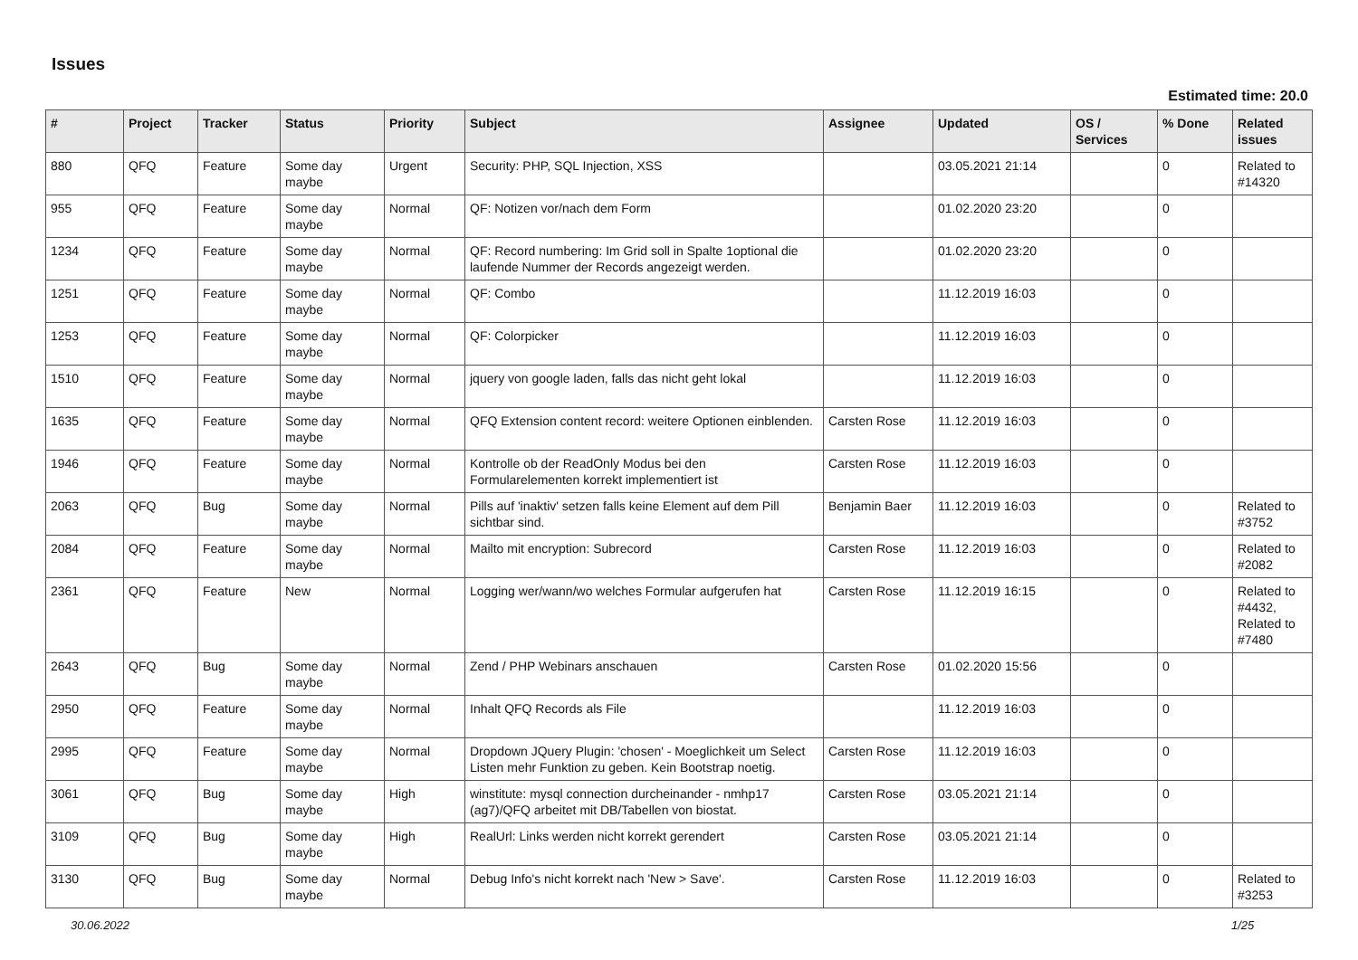Issues
Estimated time: 20.0
| # | Project | Tracker | Status | Priority | Subject | Assignee | Updated | OS / Services | % Done | Related issues |
| --- | --- | --- | --- | --- | --- | --- | --- | --- | --- | --- |
| 880 | QFQ | Feature | Some day maybe | Urgent | Security: PHP, SQL Injection, XSS | | 03.05.2021 21:14 | | 0 | Related to #14320 |
| 955 | QFQ | Feature | Some day maybe | Normal | QF: Notizen vor/nach dem Form | | 01.02.2020 23:20 | | 0 | |
| 1234 | QFQ | Feature | Some day maybe | Normal | QF: Record numbering: Im Grid soll in Spalte 1optional die laufende Nummer der Records angezeigt werden. | | 01.02.2020 23:20 | | 0 | |
| 1251 | QFQ | Feature | Some day maybe | Normal | QF: Combo | | 11.12.2019 16:03 | | 0 | |
| 1253 | QFQ | Feature | Some day maybe | Normal | QF: Colorpicker | | 11.12.2019 16:03 | | 0 | |
| 1510 | QFQ | Feature | Some day maybe | Normal | jquery von google laden, falls das nicht geht lokal | | 11.12.2019 16:03 | | 0 | |
| 1635 | QFQ | Feature | Some day maybe | Normal | QFQ Extension content record: weitere Optionen einblenden. | Carsten Rose | 11.12.2019 16:03 | | 0 | |
| 1946 | QFQ | Feature | Some day maybe | Normal | Kontrolle ob der ReadOnly Modus bei den Formularelementen korrekt implementiert ist | Carsten Rose | 11.12.2019 16:03 | | 0 | |
| 2063 | QFQ | Bug | Some day maybe | Normal | Pills auf 'inaktiv' setzen falls keine Element auf dem Pill sichtbar sind. | Benjamin Baer | 11.12.2019 16:03 | | 0 | Related to #3752 |
| 2084 | QFQ | Feature | Some day maybe | Normal | Mailto mit encryption: Subrecord | Carsten Rose | 11.12.2019 16:03 | | 0 | Related to #2082 |
| 2361 | QFQ | Feature | New | Normal | Logging wer/wann/wo welches Formular aufgerufen hat | Carsten Rose | 11.12.2019 16:15 | | 0 | Related to #4432, Related to #7480 |
| 2643 | QFQ | Bug | Some day maybe | Normal | Zend / PHP Webinars anschauen | Carsten Rose | 01.02.2020 15:56 | | 0 | |
| 2950 | QFQ | Feature | Some day maybe | Normal | Inhalt QFQ Records als File | | 11.12.2019 16:03 | | 0 | |
| 2995 | QFQ | Feature | Some day maybe | Normal | Dropdown JQuery Plugin: 'chosen' - Moeglichkeit um Select Listen mehr Funktion zu geben. Kein Bootstrap noetig. | Carsten Rose | 11.12.2019 16:03 | | 0 | |
| 3061 | QFQ | Bug | Some day maybe | High | winstitute: mysql connection durcheinander - nmhp17 (ag7)/QFQ arbeitet mit DB/Tabellen von biostat. | Carsten Rose | 03.05.2021 21:14 | | 0 | |
| 3109 | QFQ | Bug | Some day maybe | High | RealUrl: Links werden nicht korrekt gerendert | Carsten Rose | 03.05.2021 21:14 | | 0 | |
| 3130 | QFQ | Bug | Some day maybe | Normal | Debug Info's nicht korrekt nach 'New > Save'. | Carsten Rose | 11.12.2019 16:03 | | 0 | Related to #3253 |
30.06.2022 1/25